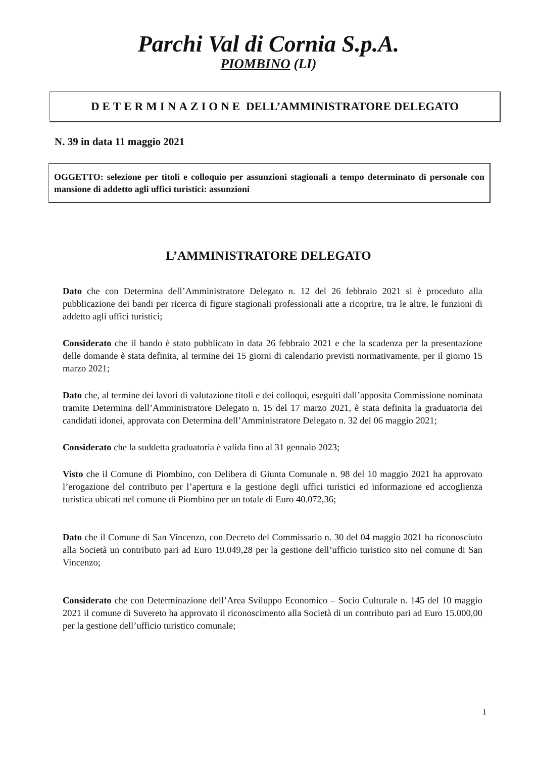Parchi Val di Cornia S.p.A.
PIOMBINO (LI)
DETERMINAZIONE DELL’AMMINISTRATORE DELEGATO
N. 39 in data 11 maggio 2021
OGGETTO: selezione per titoli e colloquio per assunzioni stagionali a tempo determinato di personale con mansione di addetto agli uffici turistici: assunzioni
L’AMMINISTRATORE DELEGATO
Dato che con Determina dell’Amministratore Delegato n. 12 del 26 febbraio 2021 si è proceduto alla pubblicazione dei bandi per ricerca di figure stagionali professionali atte a ricoprire, tra le altre, le funzioni di addetto agli uffici turistici;
Considerato che il bando è stato pubblicato in data 26 febbraio 2021 e che la scadenza per la presentazione delle domande è stata definita, al termine dei 15 giorni di calendario previsti normativamente, per il giorno 15 marzo 2021;
Dato che, al termine dei lavori di valutazione titoli e dei colloqui, eseguiti dall’apposita Commissione nominata tramite Determina dell’Amministratore Delegato n. 15 del 17 marzo 2021, è stata definita la graduatoria dei candidati idonei, approvata con Determina dell’Amministratore Delegato n. 32 del 06 maggio 2021;
Considerato che la suddetta graduatoria è valida fino al 31 gennaio 2023;
Visto che il Comune di Piombino, con Delibera di Giunta Comunale n. 98 del 10 maggio 2021 ha approvato l’erogazione del contributo per l’apertura e la gestione degli uffici turistici ed informazione ed accoglienza turistica ubicati nel comune di Piombino per un totale di Euro 40.072,36;
Dato che il Comune di San Vincenzo, con Decreto del Commissario n. 30 del 04 maggio 2021 ha riconosciuto alla Società un contributo pari ad Euro 19.049,28 per la gestione dell’ufficio turistico sito nel comune di San Vincenzo;
Considerato che con Determinazione dell’Area Sviluppo Economico – Socio Culturale n. 145 del 10 maggio 2021 il comune di Suvereto ha approvato il riconoscimento alla Società di un contributo pari ad Euro 15.000,00 per la gestione dell’ufficio turistico comunale;
1